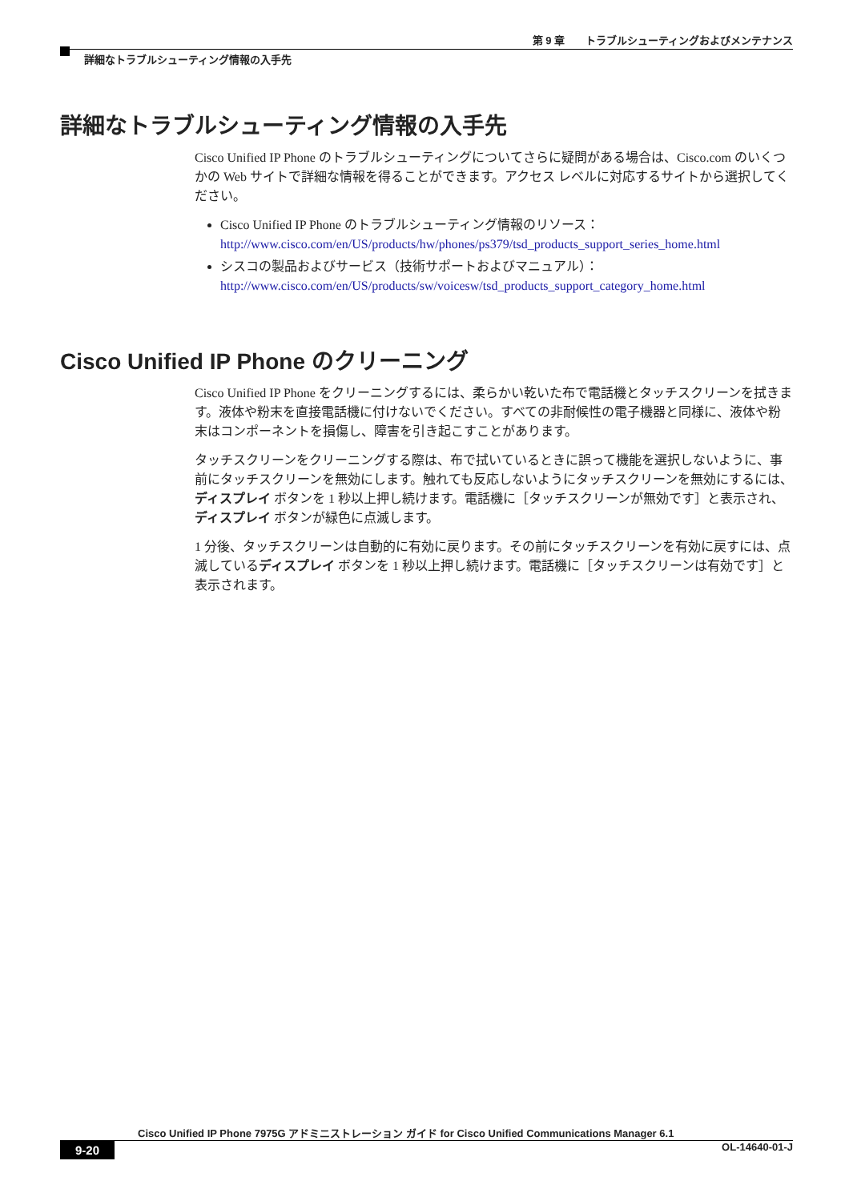第 9 章　　トラブルシューティングおよびメンテナンス
詳細なトラブルシューティング情報の入手先
詳細なトラブルシューティング情報の入手先
Cisco Unified IP Phone のトラブルシューティングについてさらに疑問がある場合は、Cisco.com のいくつかの Web サイトで詳細な情報を得ることができます。アクセス レベルに対応するサイトから選択してください。
Cisco Unified IP Phone のトラブルシューティング情報のリソース：
http://www.cisco.com/en/US/products/hw/phones/ps379/tsd_products_support_series_home.html
シスコの製品およびサービス（技術サポートおよびマニュアル）：
http://www.cisco.com/en/US/products/sw/voicesw/tsd_products_support_category_home.html
Cisco Unified IP Phone のクリーニング
Cisco Unified IP Phone をクリーニングするには、柔らかい乾いた布で電話機とタッチスクリーンを拭きます。液体や粉末を直接電話機に付けないでください。すべての非耐候性の電子機器と同様に、液体や粉末はコンポーネントを損傷し、障害を引き起こすことがあります。
タッチスクリーンをクリーニングする際は、布で拭いているときに誤って機能を選択しないように、事前にタッチスクリーンを無効にします。触れても反応しないようにタッチスクリーンを無効にするには、ディスプレイ ボタンを 1 秒以上押し続けます。電話機に［タッチスクリーンが無効です］と表示され、ディスプレイ ボタンが緑色に点滅します。
1 分後、タッチスクリーンは自動的に有効に戻ります。その前にタッチスクリーンを有効に戻すには、点滅しているディスプレイ ボタンを 1 秒以上押し続けます。電話機に［タッチスクリーンは有効です］と表示されます。
Cisco Unified IP Phone 7975G アドミニストレーション ガイド for Cisco Unified Communications Manager 6.1
9-20 OL-14640-01-J